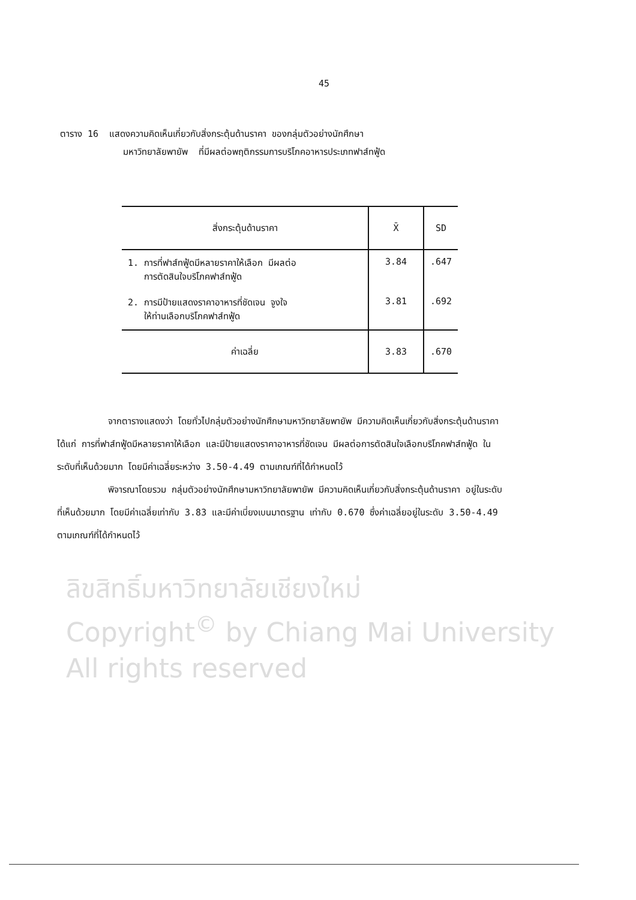45
ตาราง 16 แสดงความคิดเห็นเกี่ยวกับสิ่งกระตุ้นด้านราคา ของกลุ่มตัวอย่างนักศึกษา
มหาวิทยาลัยพายัพ ที่มีผลต่อพฤติกรรมการบริโภคอาหารประเภทฟาส์ทฟู้ด
| สิ่งกระตุ้นด้านราคา | X̄ | SD |
| --- | --- | --- |
| 1. การที่ฟาส์ทฟู้ดมีหลายราคาให้เลือก มีผลต่อ การตัดสินใจบริโภคฟาส์ทฟู้ด | 3.84 | .647 |
| 2. การมีป้ายแสดงราคาอาหารที่ชัดเจน จูงใจ ให้ท่านเลือกบริโภคฟาส์ทฟู้ด | 3.81 | .692 |
| ค่าเฉลี่ย | 3.83 | .670 |
จากตารางแสดงว่า โดยทั่วไปกลุ่มตัวอย่างนักศึกษามหาวิทยาลัยพายัพ มีความคิดเห็นเกี่ยวกับสิ่งกระตุ้นด้านราคา ได้แก่ การที่ฟาส์ทฟู้ดมีหลายราคาให้เลือก และมีป้ายแสดงราคาอาหารที่ชัดเจน มีผลต่อการตัดสินใจเลือกบริโภคฟาส์ทฟู้ด ในระดับที่เห็นด้วยมาก โดยมีค่าเฉลี่ยระหว่าง 3.50-4.49 ตามเกณฑ์ที่ได้กำหนดไว้
พิจารณาโดยรวม กลุ่มตัวอย่างนักศึกษามหาวิทยาลัยพายัพ มีความคิดเห็นเกี่ยวกับสิ่งกระตุ้นด้านราคา อยู่ในระดับที่เห็นด้วยมาก โดยมีค่าเฉลี่ยเท่ากับ 3.83 และมีค่าเบี่ยงเบนมาตรฐาน เท่ากับ 0.670 ซึ่งค่าเฉลี่ยอยู่ในระดับ 3.50-4.49 ตามเกณฑ์ที่ได้กำหนดไว้
ลิขสิทธิ์มหาวิทยาลัยเชียงใหม่
Copyright<sup>©</sup> by Chiang Mai University
All rights reserved